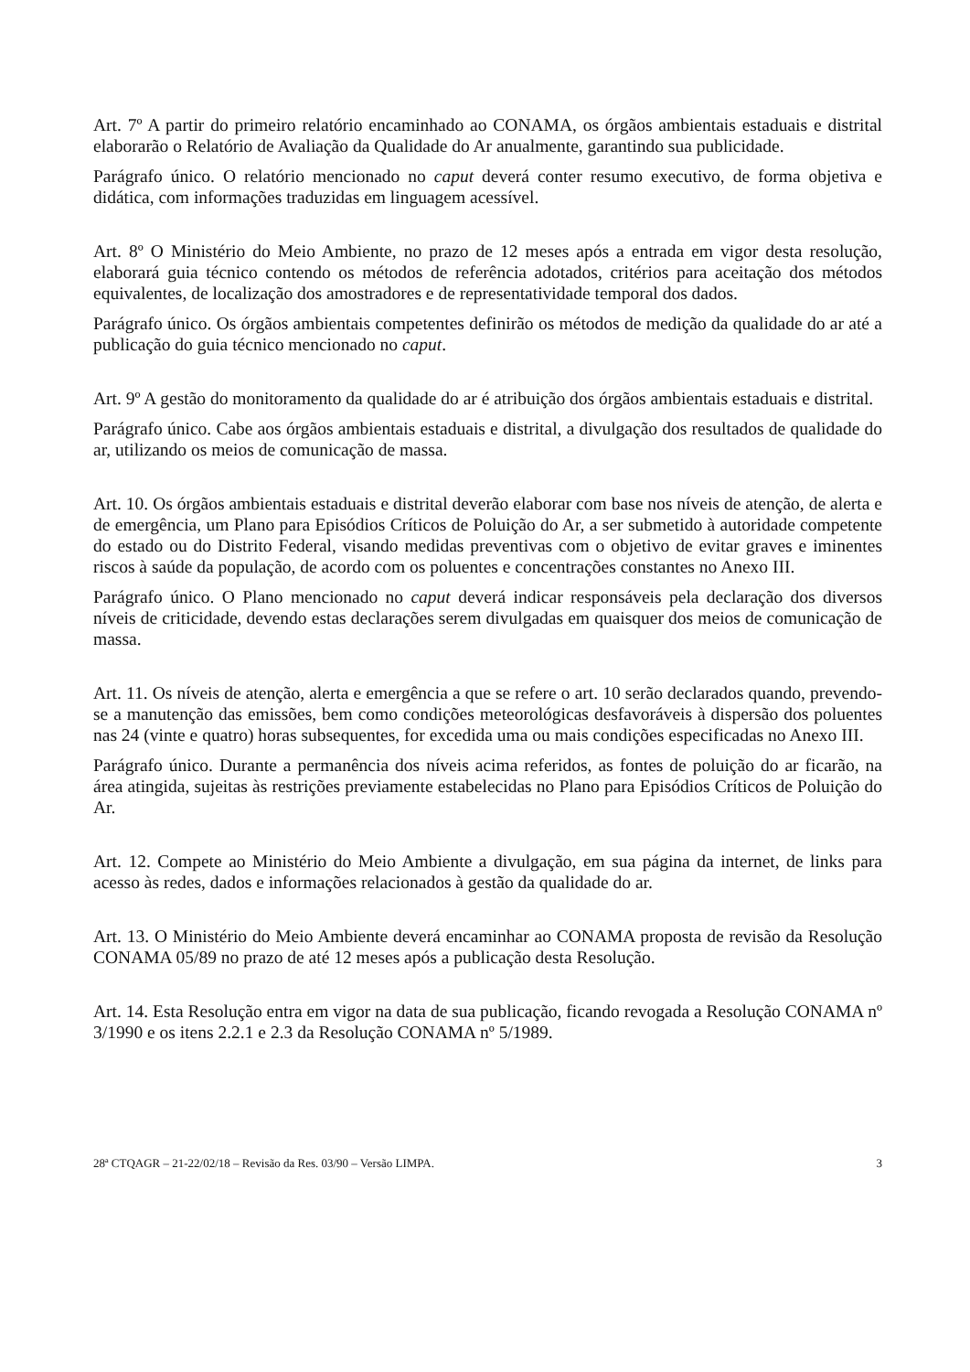Art. 7º A partir do primeiro relatório encaminhado ao CONAMA, os órgãos ambientais estaduais e distrital elaborarão o Relatório de Avaliação da Qualidade do Ar anualmente, garantindo sua publicidade.
Parágrafo único. O relatório mencionado no caput deverá conter resumo executivo, de forma objetiva e didática, com informações traduzidas em linguagem acessível.
Art. 8º O Ministério do Meio Ambiente, no prazo de 12 meses após a entrada em vigor desta resolução, elaborará guia técnico contendo os métodos de referência adotados, critérios para aceitação dos métodos equivalentes, de localização dos amostradores e de representatividade temporal dos dados.
Parágrafo único. Os órgãos ambientais competentes definirão os métodos de medição da qualidade do ar até a publicação do guia técnico mencionado no caput.
Art. 9º A gestão do monitoramento da qualidade do ar é atribuição dos órgãos ambientais estaduais e distrital.
Parágrafo único. Cabe aos órgãos ambientais estaduais e distrital, a divulgação dos resultados de qualidade do ar, utilizando os meios de comunicação de massa.
Art. 10. Os órgãos ambientais estaduais e distrital deverão elaborar com base nos níveis de atenção, de alerta e de emergência, um Plano para Episódios Críticos de Poluição do Ar, a ser submetido à autoridade competente do estado ou do Distrito Federal, visando medidas preventivas com o objetivo de evitar graves e iminentes riscos à saúde da população, de acordo com os poluentes e concentrações constantes no Anexo III.
Parágrafo único. O Plano mencionado no caput deverá indicar responsáveis pela declaração dos diversos níveis de criticidade, devendo estas declarações serem divulgadas em quaisquer dos meios de comunicação de massa.
Art. 11. Os níveis de atenção, alerta e emergência a que se refere o art. 10 serão declarados quando, prevendo-se a manutenção das emissões, bem como condições meteorológicas desfavoráveis à dispersão dos poluentes nas 24 (vinte e quatro) horas subsequentes, for excedida uma ou mais condições especificadas no Anexo III.
Parágrafo único. Durante a permanência dos níveis acima referidos, as fontes de poluição do ar ficarão, na área atingida, sujeitas às restrições previamente estabelecidas no Plano para Episódios Críticos de Poluição do Ar.
Art. 12. Compete ao Ministério do Meio Ambiente a divulgação, em sua página da internet, de links para acesso às redes, dados e informações relacionados à gestão da qualidade do ar.
Art. 13. O Ministério do Meio Ambiente deverá encaminhar ao CONAMA proposta de revisão da Resolução CONAMA 05/89 no prazo de até 12 meses após a publicação desta Resolução.
Art. 14. Esta Resolução entra em vigor na data de sua publicação, ficando revogada a Resolução CONAMA nº 3/1990 e os itens 2.2.1 e 2.3 da Resolução CONAMA nº 5/1989.
28ª CTQAGR – 21-22/02/18 – Revisão da Res. 03/90 – Versão LIMPA. 3